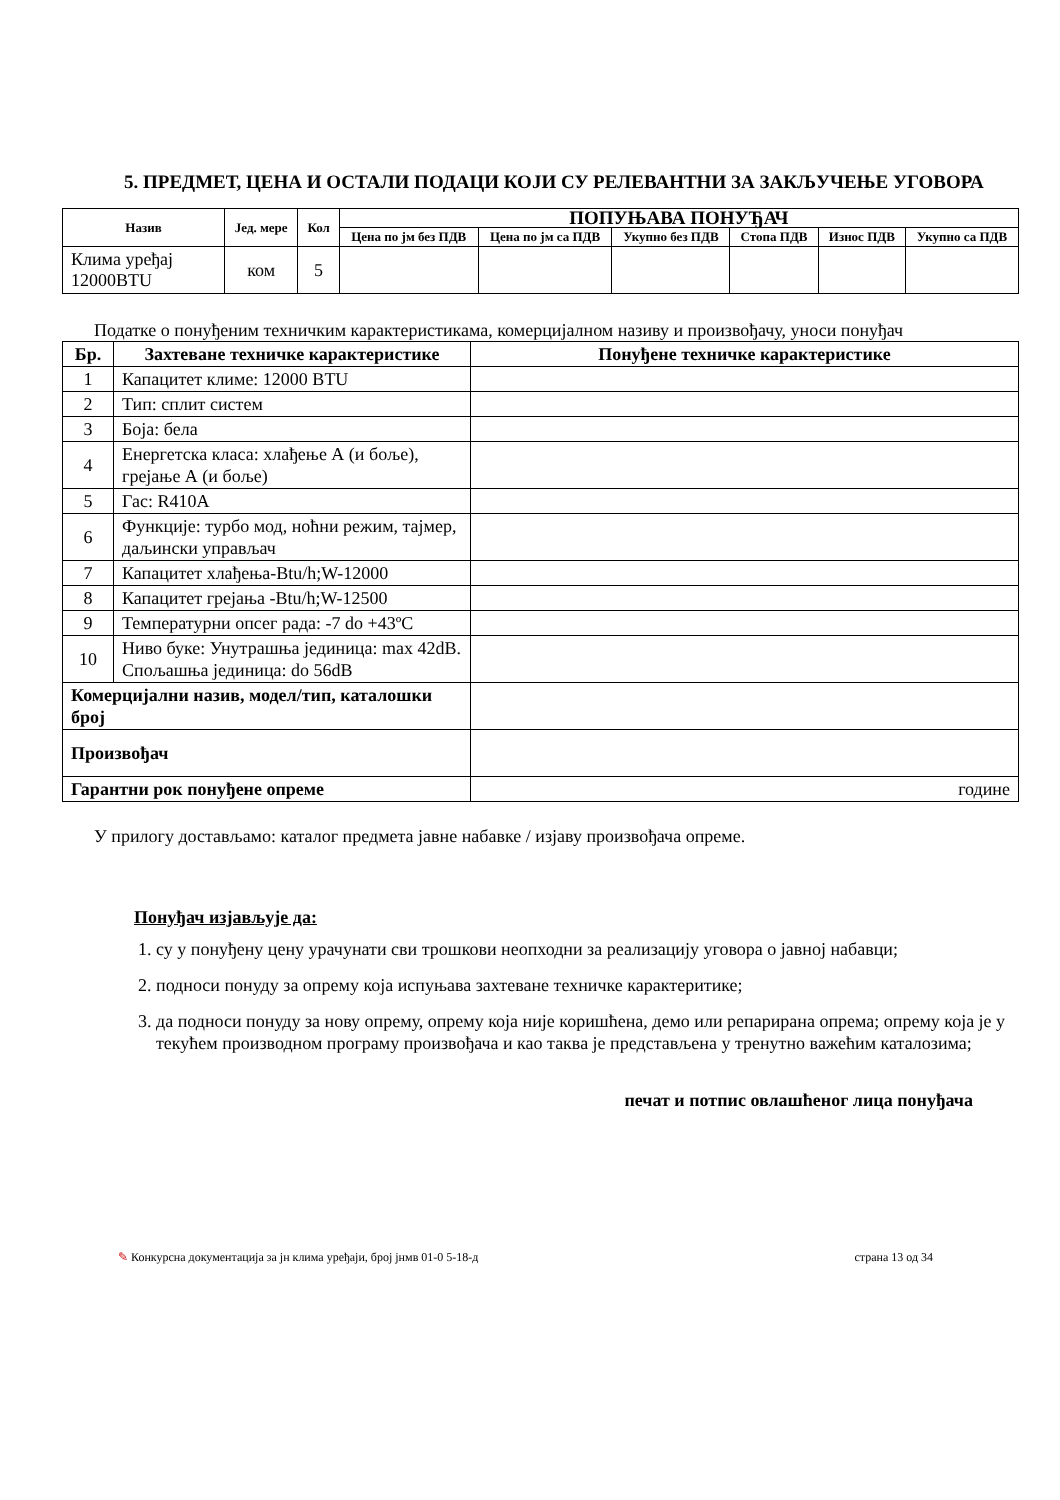5. ПРЕДМЕТ, ЦЕНА И ОСТАЛИ ПОДАЦИ КОЈИ СУ РЕЛЕВАНТНИ ЗА ЗАКЉУЧЕЊЕ УГОВОРА
| Назив | Јед. мере | Кол | ПОПУЊАВА ПОНУЂАЧ | | | | | |
| --- | --- | --- | --- | --- | --- | --- | --- | --- |
| | | | Цена по јм без ПДВ | Цена по јм са ПДВ | Укупно без ПДВ | Стопа ПДВ | Износ ПДВ | Укупно са ПДВ |
| Клима уређај 12000BTU | ком | 5 | | | | | | |
Податке о понуђеним техничким карактеристикама, комерцијалном називу и произвођачу, уноси понуђач
| Бр. | Захтеване техничке карактеристике | Понуђене техничке карактеристике |
| --- | --- | --- |
| 1 | Капацитет климе: 12000 BTU | |
| 2 | Тип: сплит систем | |
| 3 | Боја: бела | |
| 4 | Енергетска класа: хлађење А (и боље), грејање А (и боље) | |
| 5 | Гас: R410A | |
| 6 | Функције: турбо мод, ноћни режим, тајмер, даљински управљач | |
| 7 | Капацитет хлађења-Btu/h;W-12000 | |
| 8 | Капацитет грејања -Btu/h;W-12500 | |
| 9 | Температурни опсег рада: -7 do +43ºC | |
| 10 | Ниво буке: Унутрашња јединица: max 42dB. Спољашња јединица: do 56dB | |
| Комерцијални назив, модел/тип, каталошки број | | |
| Произвођач | | |
| Гарантни рок понуђене опреме | | године |
У прилогу достављамо: каталог предмета јавне набавке / изјаву произвођача опреме.
Понуђач изјављује да:
1. су у понуђену цену урачунати сви трошкови неопходни за реализацију уговора о јавној набавци;
2. подноси понуду за опрему која испуњава захтеване техничке карактеритике;
3. да подноси понуду за нову опрему, опрему која није коришћена, демо или репарирана опрема; опрему која је у текућем производном програму произвођача и као таква је представљена у тренутно важећим каталозима;
печат и потпис овлашћеног лица понуђача
✎ Конкурсна документација за јн клима уређаји, број јнмв 01-0 5-18-д страна 13 од 34